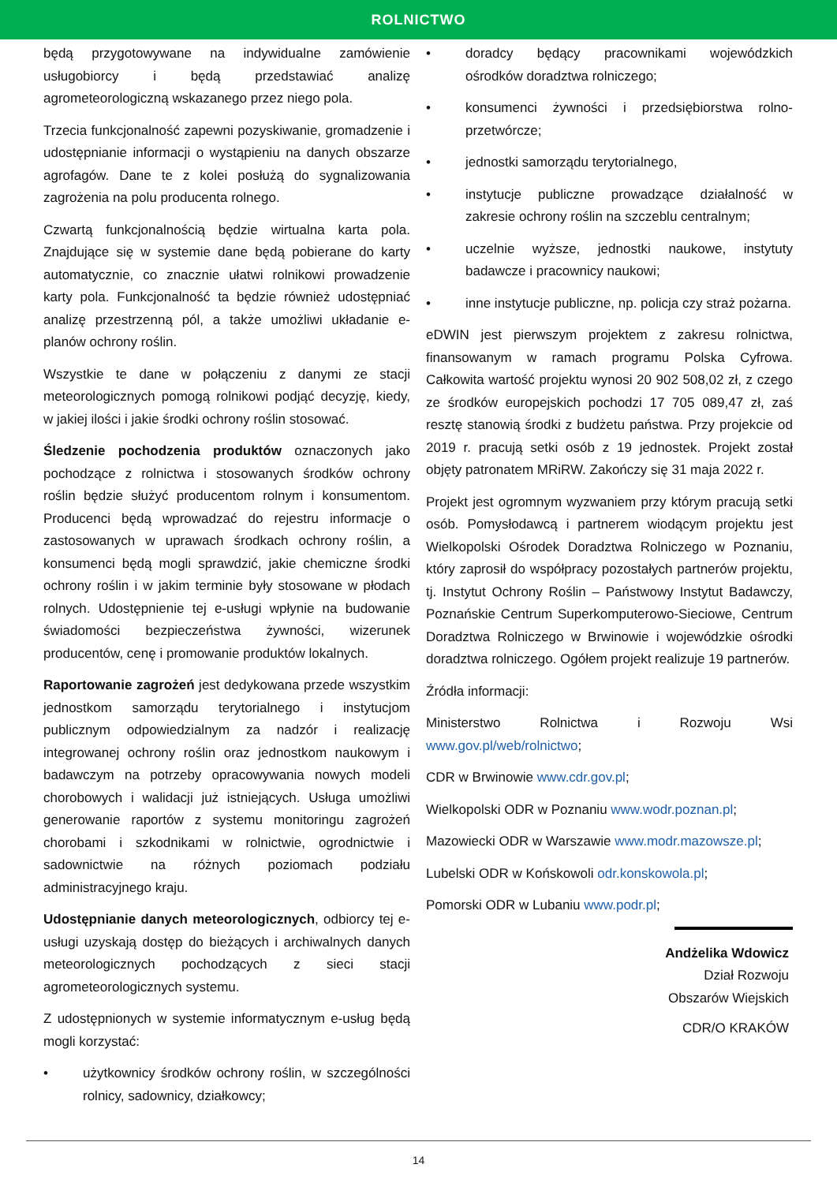ROLNICTWO
będą przygotowywane na indywidualne zamówienie usługobiorcy i będą przedstawiać analizę agrometeorologiczną wskazanego przez niego pola.
Trzecia funkcjonalność zapewni pozyskiwanie, gromadzenie i udostępnianie informacji o wystąpieniu na danych obszarze agrofagów. Dane te z kolei posłużą do sygnalizowania zagrożenia na polu producenta rolnego.
Czwartą funkcjonalnością będzie wirtualna karta pola. Znajdujące się w systemie dane będą pobierane do karty automatycznie, co znacznie ułatwi rolnikowi prowadzenie karty pola. Funkcjonalność ta będzie również udostępniać analizę przestrzenną pól, a także umożliwi układanie e-planów ochrony roślin.
Wszystkie te dane w połączeniu z danymi ze stacji meteorologicznych pomogą rolnikowi podjąć decyzję, kiedy, w jakiej ilości i jakie środki ochrony roślin stosować.
Śledzenie pochodzenia produktów oznaczonych jako pochodzące z rolnictwa i stosowanych środków ochrony roślin będzie służyć producentom rolnym i konsumentom. Producenci będą wprowadzać do rejestru informacje o zastosowanych w uprawach środkach ochrony roślin, a konsumenci będą mogli sprawdzić, jakie chemiczne środki ochrony roślin i w jakim terminie były stosowane w płodach rolnych. Udostępnienie tej e-usługi wpłynie na budowanie świadomości bezpieczeństwa żywności, wizerunek producentów, cenę i promowanie produktów lokalnych.
Raportowanie zagrożeń jest dedykowana przede wszystkim jednostkom samorządu terytorialnego i instytucjom publicznym odpowiedzialnym za nadzór i realizację integrowanej ochrony roślin oraz jednostkom naukowym i badawczym na potrzeby opracowywania nowych modeli chorobowych i walidacji już istniejących. Usługa umożliwi generowanie raportów z systemu monitoringu zagrożeń chorobami i szkodnikami w rolnictwie, ogrodnictwie i sadownictwie na różnych poziomach podziału administracyjnego kraju.
Udostępnianie danych meteorologicznych, odbiorcy tej e-usługi uzyskają dostęp do bieżących i archiwalnych danych meteorologicznych pochodzących z sieci stacji agrometeorologicznych systemu.
Z udostępnionych w systemie informatycznym e-usług będą mogli korzystać:
• użytkownicy środków ochrony roślin, w szczególności rolnicy, sadownicy, działkowcy;
• doradcy będący pracownikami wojewódzkich ośrodków doradztwa rolniczego;
• konsumenci żywności i przedsiębiorstwa rolno-przetwórcze;
• jednostki samorządu terytorialnego,
• instytucje publiczne prowadzące działalność w zakresie ochrony roślin na szczeblu centralnym;
• uczelnie wyższe, jednostki naukowe, instytuty badawcze i pracownicy naukowi;
• inne instytucje publiczne, np. policja czy straż pożarna.
eDWIN jest pierwszym projektem z zakresu rolnictwa, finansowanym w ramach programu Polska Cyfrowa. Całkowita wartość projektu wynosi 20 902 508,02 zł, z czego ze środków europejskich pochodzi 17 705 089,47 zł, zaś resztę stanowią środki z budżetu państwa. Przy projekcie od 2019 r. pracują setki osób z 19 jednostek. Projekt został objęty patronatem MRiRW. Zakończy się 31 maja 2022 r.
Projekt jest ogromnym wyzwaniem przy którym pracują setki osób. Pomysłodawcą i partnerem wiodącym projektu jest Wielkopolski Ośrodek Doradztwa Rolniczego w Poznaniu, który zaprosił do współpracy pozostałych partnerów projektu, tj. Instytut Ochrony Roślin – Państwowy Instytut Badawczy, Poznańskie Centrum Superkomputerowo-Sieciowe, Centrum Doradztwa Rolniczego w Brwinowie i wojewódzkie ośrodki doradztwa rolniczego. Ogółem projekt realizuje 19 partnerów.
Źródła informacji:
Ministerstwo Rolnictwa i Rozwoju Wsi www.gov.pl/web/rolnictwo;
CDR w Brwinowie www.cdr.gov.pl;
Wielkopolski ODR w Poznaniu www.wodr.poznan.pl;
Mazowiecki ODR w Warszawie www.modr.mazowsze.pl;
Lubelski ODR w Końskowoli odr.konskowola.pl;
Pomorski ODR w Lubaniu www.podr.pl;
Andżelika Wdowicz
Dział Rozwoju
Obszarów Wiejskich
CDR/O KRAKÓW
14